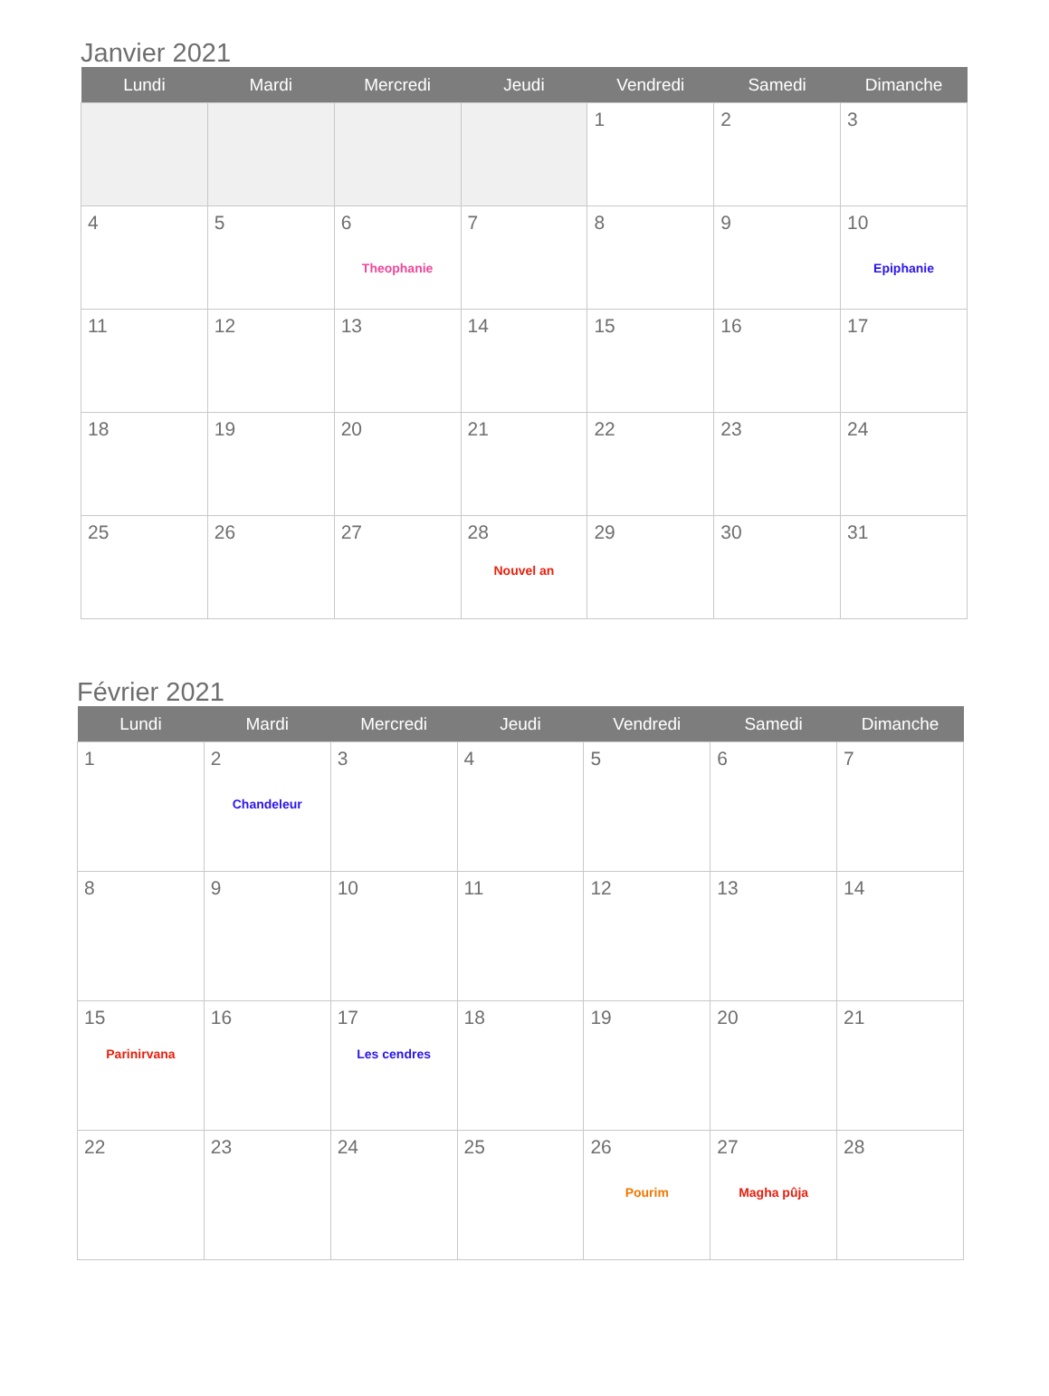Janvier 2021
| Lundi | Mardi | Mercredi | Jeudi | Vendredi | Samedi | Dimanche |
| --- | --- | --- | --- | --- | --- | --- |
| | | | | 1 | 2 | 3 |
| 4 | 5 | 6 Theophanie | 7 | 8 | 9 | 10 Epiphanie |
| 11 | 12 | 13 | 14 | 15 | 16 | 17 |
| 18 | 19 | 20 | 21 | 22 | 23 | 24 |
| 25 | 26 | 27 | 28 Nouvel an | 29 | 30 | 31 |
Février 2021
| Lundi | Mardi | Mercredi | Jeudi | Vendredi | Samedi | Dimanche |
| --- | --- | --- | --- | --- | --- | --- |
| 1 | 2 Chandeleur | 3 | 4 | 5 | 6 | 7 |
| 8 | 9 | 10 | 11 | 12 | 13 | 14 |
| 15 Parinirvana | 16 | 17 Les cendres | 18 | 19 | 20 | 21 |
| 22 | 23 | 24 | 25 | 26 Pourim | 27 Magha pûja | 28 |